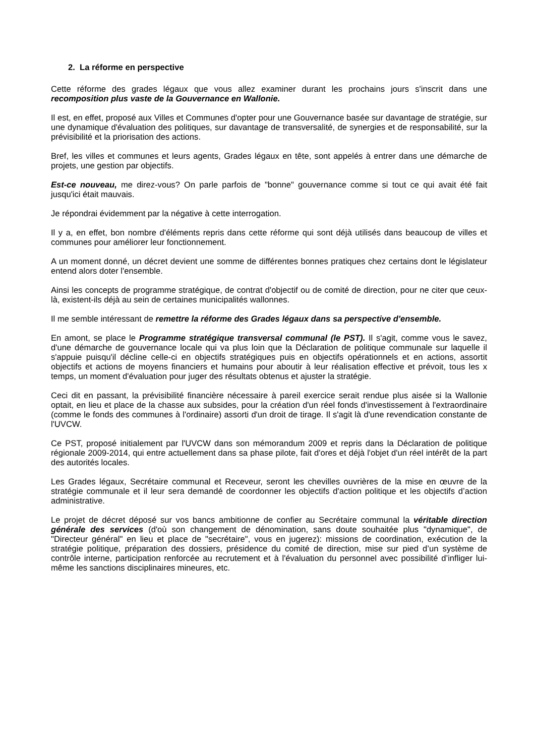2. La réforme en perspective
Cette réforme des grades légaux que vous allez examiner durant les prochains jours s'inscrit dans une recomposition plus vaste de la Gouvernance en Wallonie.
Il est, en effet, proposé aux Villes et Communes d'opter pour une Gouvernance basée sur davantage de stratégie, sur une dynamique d'évaluation des politiques, sur davantage de transversalité, de synergies et de responsabilité, sur la prévisibilité et la priorisation des actions.
Bref, les villes et communes et leurs agents, Grades légaux en tête, sont appelés à entrer dans une démarche de projets, une gestion par objectifs.
Est-ce nouveau, me direz-vous? On parle parfois de "bonne" gouvernance comme si tout ce qui avait été fait jusqu'ici était mauvais.
Je répondrai évidemment par la négative à cette interrogation.
Il y a, en effet, bon nombre d'éléments repris dans cette réforme qui sont déjà utilisés dans beaucoup de villes et communes pour améliorer leur fonctionnement.
A un moment donné, un décret devient une somme de différentes bonnes pratiques chez certains dont le législateur entend alors doter l'ensemble.
Ainsi les concepts de programme stratégique, de contrat d'objectif ou de comité de direction, pour ne citer que ceux-là, existent-ils déjà au sein de certaines municipalités wallonnes.
Il me semble intéressant de remettre la réforme des Grades légaux dans sa perspective d'ensemble.
En amont, se place le Programme stratégique transversal communal (le PST). Il s'agit, comme vous le savez, d'une démarche de gouvernance locale qui va plus loin que la Déclaration de politique communale sur laquelle il s'appuie puisqu'il décline celle-ci en objectifs stratégiques puis en objectifs opérationnels et en actions, assortit objectifs et actions de moyens financiers et humains pour aboutir à leur réalisation effective et prévoit, tous les x temps, un moment d'évaluation pour juger des résultats obtenus et ajuster la stratégie.
Ceci dit en passant, la prévisibilité financière nécessaire à pareil exercice serait rendue plus aisée si la Wallonie optait, en lieu et place de la chasse aux subsides, pour la création d'un réel fonds d'investissement à l'extraordinaire (comme le fonds des communes à l'ordinaire) assorti d'un droit de tirage. Il s'agit là d'une revendication constante de l'UVCW.
Ce PST, proposé initialement par l'UVCW dans son mémorandum 2009 et repris dans la Déclaration de politique régionale 2009-2014, qui entre actuellement dans sa phase pilote, fait d'ores et déjà l'objet d'un réel intérêt de la part des autorités locales.
Les Grades légaux, Secrétaire communal et Receveur, seront les chevilles ouvrières de la mise en œuvre de la stratégie communale et il leur sera demandé de coordonner les objectifs d'action politique et les objectifs d’action administrative.
Le projet de décret déposé sur vos bancs ambitionne de confier au Secrétaire communal la véritable direction générale des services (d'où son changement de dénomination, sans doute souhaitée plus "dynamique", de "Directeur général" en lieu et place de "secrétaire", vous en jugerez): missions de coordination, exécution de la stratégie politique, préparation des dossiers, présidence du comité de direction, mise sur pied d’un système de contrôle interne, participation renforcée au recrutement et à l'évaluation du personnel avec possibilité d’infliger lui-même les sanctions disciplinaires mineures, etc.